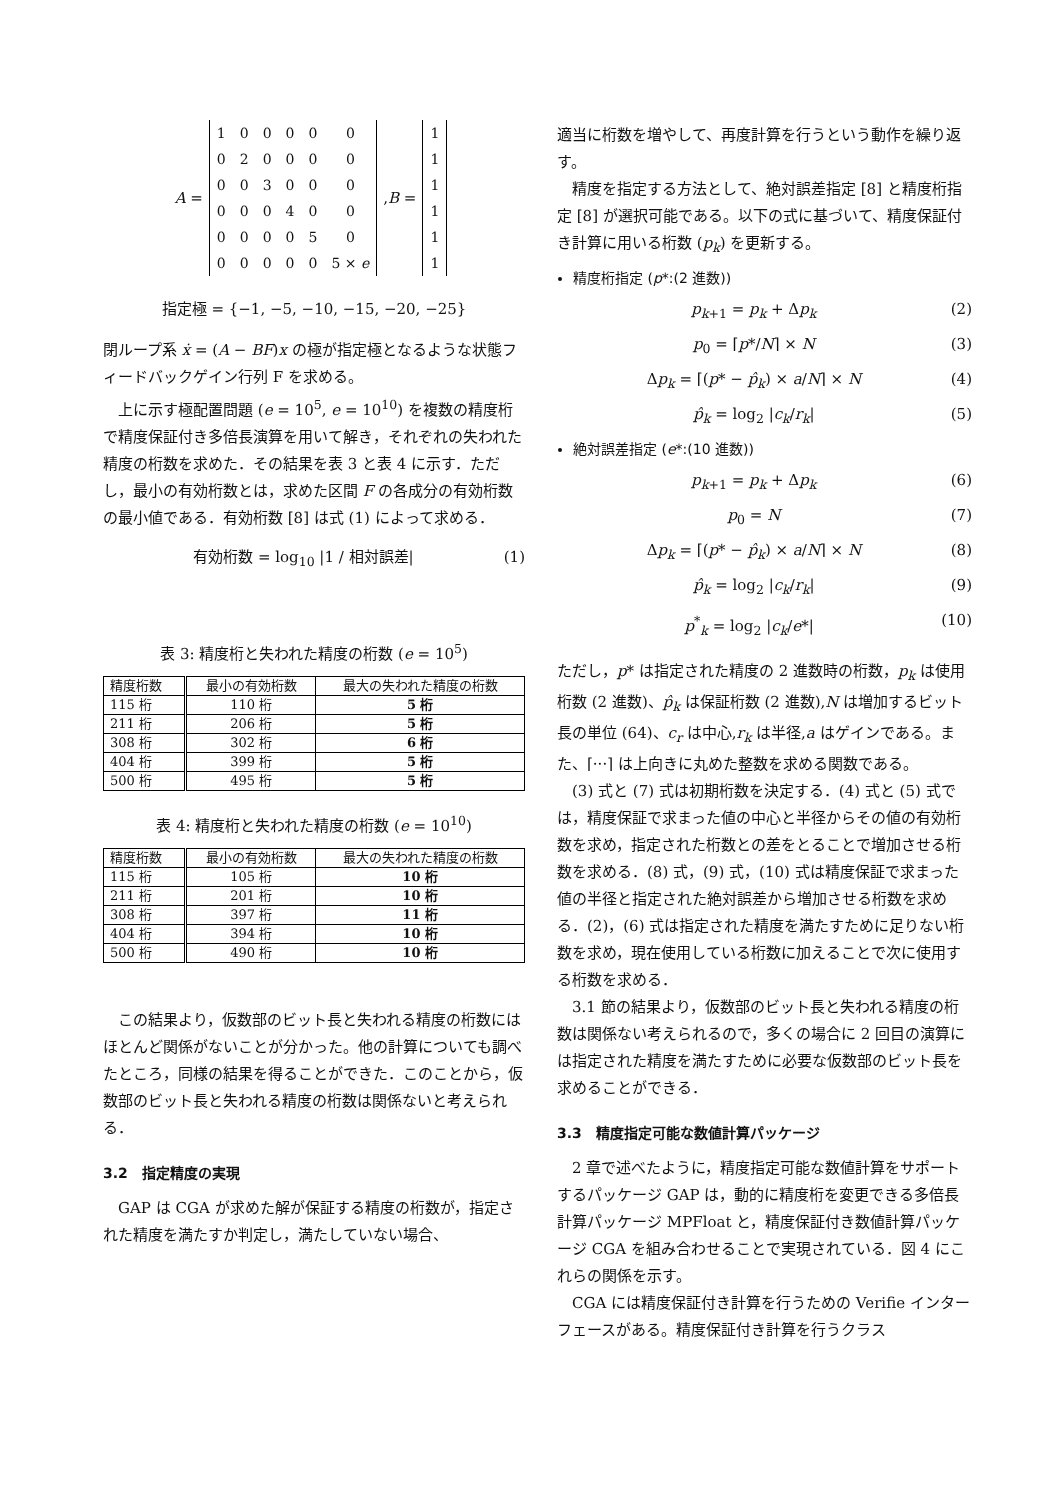A =
| 1 | 0 | 0 | 0 | 0 | 0 |
| 0 | 2 | 0 | 0 | 0 | 0 |
| 0 | 0 | 3 | 0 | 0 | 0 |
| 0 | 0 | 0 | 4 | 0 | 0 |
| 0 | 0 | 0 | 0 | 5 | 0 |
| 0 | 0 | 0 | 0 | 0 | 5 × e |
, B =
| 1 |
| 1 |
| 1 |
| 1 |
| 1 |
| 1 |
指定極 = {−1, −5, −10, −15, −20, −25}
閉ループ系 ẋ = (A − BF)x の極が指定極となるような状態フィードバックゲイン行列 F を求める。
上に示す極配置問題 (e = 10<sup>5</sup>, e = 10<sup>10</sup>) を複数の精度桁で精度保証付き多倍長演算を用いて解き，それぞれの失われた精度の桁数を求めた．その結果を表 3 と表 4 に示す．ただし，最小の有効桁数とは，求めた区間 F の各成分の有効桁数の最小値である．有効桁数 [8] は式 (1) によって求める．
有効桁数 = log<sub>10</sub> |1 / 相対誤差| (1)
表 3: 精度桁と失われた精度の桁数 (e = 10<sup>5</sup>)
| 精度桁数 | 最小の有効桁数 | 最大の失われた精度の桁数 |
| --- | --- | --- |
| 115 桁 | 110 桁 | 5 桁 |
| 211 桁 | 206 桁 | 5 桁 |
| 308 桁 | 302 桁 | 6 桁 |
| 404 桁 | 399 桁 | 5 桁 |
| 500 桁 | 495 桁 | 5 桁 |
表 4: 精度桁と失われた精度の桁数 (e = 10<sup>10</sup>)
| 精度桁数 | 最小の有効桁数 | 最大の失われた精度の桁数 |
| --- | --- | --- |
| 115 桁 | 105 桁 | 10 桁 |
| 211 桁 | 201 桁 | 10 桁 |
| 308 桁 | 397 桁 | 11 桁 |
| 404 桁 | 394 桁 | 10 桁 |
| 500 桁 | 490 桁 | 10 桁 |
この結果より，仮数部のビット長と失われる精度の桁数にはほとんど関係がないことが分かった。他の計算についても調べたところ，同様の結果を得ることができた．このことから，仮数部のビット長と失われる精度の桁数は関係ないと考えられる．
3.2　指定精度の実現
GAP は CGA が求めた解が保証する精度の桁数が，指定された精度を満たすか判定し，満たしていない場合、
適当に桁数を増やして、再度計算を行うという動作を繰り返す。
精度を指定する方法として、絶対誤差指定 [8] と精度桁指定 [8] が選択可能である。以下の式に基づいて、精度保証付き計算に用いる桁数 (p<sub>k</sub>) を更新する。
精度桁指定 (p*:(2 進数))
p<sub>k+1</sub> = p<sub>k</sub> + Δp<sub>k</sub> (2)
p<sub>0</sub> = ⌈p*/N⌉ × N (3)
Δp<sub>k</sub> = ⌈(p* − p̂<sub>k</sub>) × a/N⌉ × N (4)
p̂<sub>k</sub> = log<sub>2</sub> |c<sub>k</sub>/r<sub>k</sub>| (5)
絶対誤差指定 (e*:(10 進数))
p<sub>k+1</sub> = p<sub>k</sub> + Δp<sub>k</sub> (6)
p<sub>0</sub> = N (7)
Δp<sub>k</sub> = ⌈(p* − p̂<sub>k</sub>) × a/N⌉ × N (8)
p̂<sub>k</sub> = log<sub>2</sub> |c<sub>k</sub>/r<sub>k</sub>| (9)
p<sup>*</sup><sub>k</sub> = log<sub>2</sub> |c<sub>k</sub>/e*| (10)
ただし，p* は指定された精度の 2 進数時の桁数，p<sub>k</sub> は使用桁数 (2 進数)、p̂<sub>k</sub> は保証桁数 (2 進数),N は増加するビット長の単位 (64)、c<sub>r</sub> は中心,r<sub>k</sub> は半径,a はゲインである。また、⌈···⌉ は上向きに丸めた整数を求める関数である。
(3) 式と (7) 式は初期桁数を決定する．(4) 式と (5) 式では，精度保証で求まった値の中心と半径からその値の有効桁数を求め，指定された桁数との差をとることで増加させる桁数を求める．(8) 式，(9) 式，(10) 式は精度保証で求まった値の半径と指定された絶対誤差から増加させる桁数を求める．(2)，(6) 式は指定された精度を満たすために足りない桁数を求め，現在使用している桁数に加えることで次に使用する桁数を求める．
3.1 節の結果より，仮数部のビット長と失われる精度の桁数は関係ない考えられるので，多くの場合に 2 回目の演算には指定された精度を満たすために必要な仮数部のビット長を求めることができる．
3.3　精度指定可能な数値計算パッケージ
2 章で述べたように，精度指定可能な数値計算をサポートするパッケージ GAP は，動的に精度桁を変更できる多倍長計算パッケージ MPFloat と，精度保証付き数値計算パッケージ CGA を組み合わせることで実現されている．図 4 にこれらの関係を示す。
CGA には精度保証付き計算を行うための Verifie インターフェースがある。精度保証付き計算を行うクラス